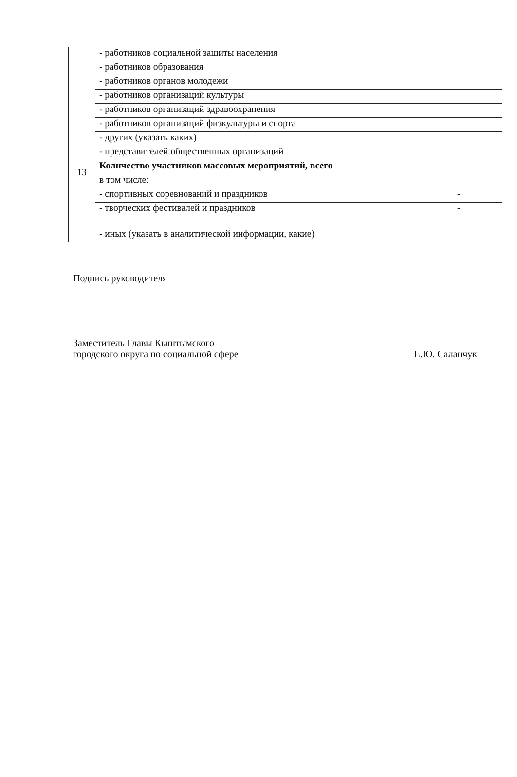| | - работников социальной защиты населения | | |
| | - работников образования | | |
| | - работников органов молодежи | | |
| | - работников организаций культуры | | |
| | - работников организаций здравоохранения | | |
| | - работников организаций физкультуры и спорта | | |
| | - других (указать каких) | | |
| | - представителей общественных организаций | | |
| 13 | Количество участников массовых мероприятий, всего | | |
| | в том числе: | | |
| | - спортивных соревнований и праздников | | - |
| | - творческих фестивалей и праздников | | - |
| | - иных (указать в аналитической информации, какие) | | |
Подпись руководителя
Заместитель Главы Кыштымского
городского округа по социальной сфере
Е.Ю. Саланчук